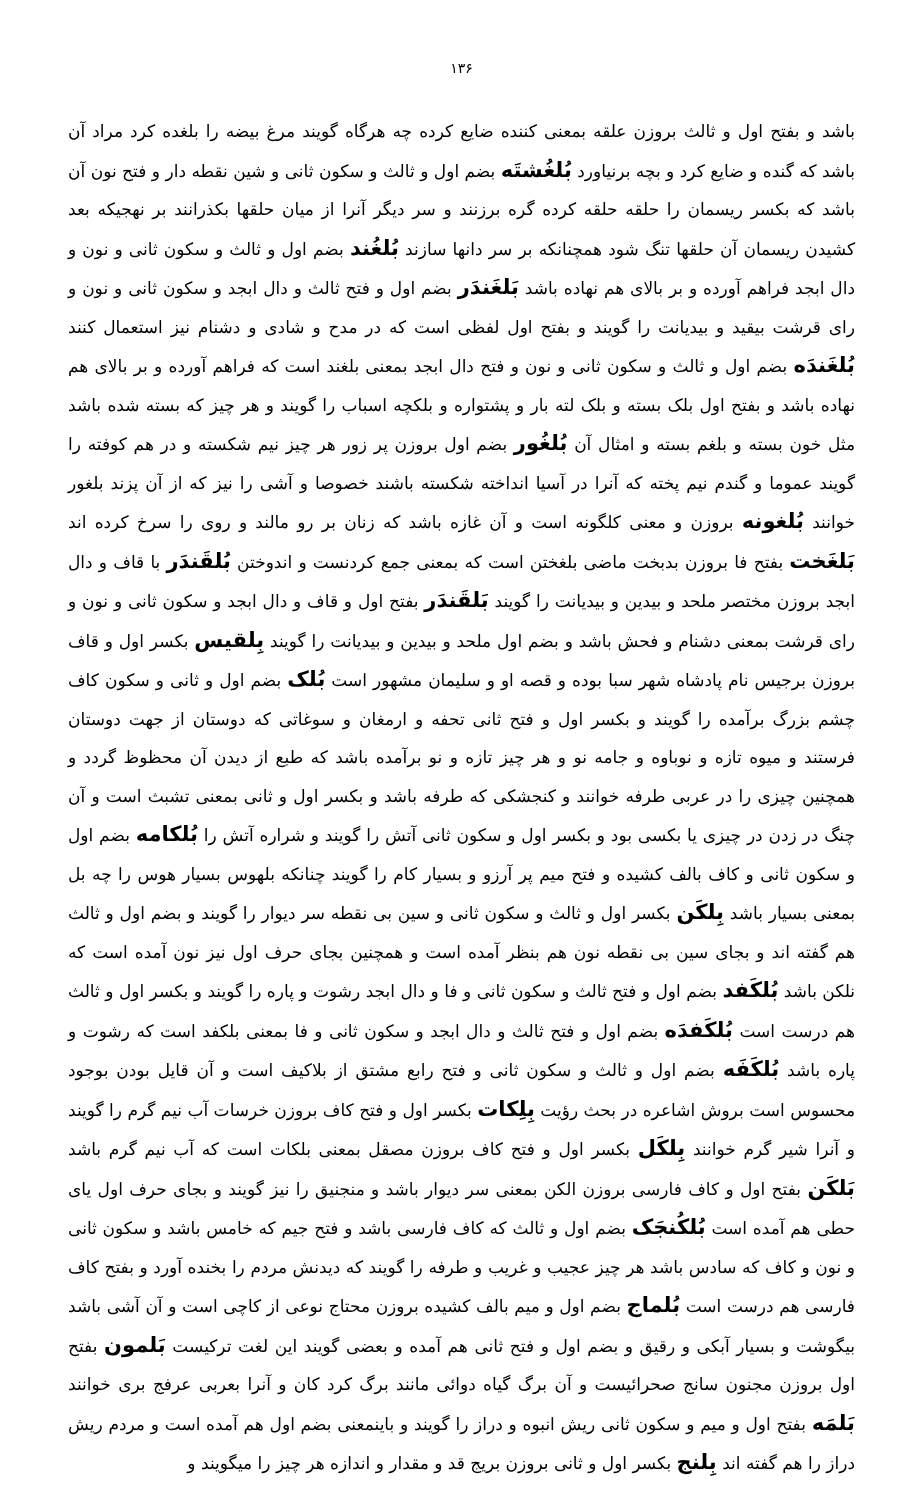۱۳۶
باشد و بفتح اول و ثالث بروزن علقه بمعنی کننده ضایع کرده چه هرگاه گویند مرغ بیضه را بلغده کرد مراد آن باشد که گنده و ضایع کرد و بچه برنیاورد بُلغُشتَه بضم اول و ثالث و سکون ثانی و شین نقطه دار و فتح نون آن باشد که بکسر ریسمان را حلقه حلقه کرده گره برزنند و سر دیگر آنرا از میان حلقها بکذرانند بر نهجیکه بعد کشیدن ریسمان آن حلقها تنگ شود همچنانکه بر سر دانها سازند بُلغُند بضم اول و ثالث و سکون ثانی و نون و دال ابجد فراهم آورده و بر بالای هم نهاده باشد بَلغَندَر بضم اول و فتح ثالث و دال ابجد و سکون ثانی و نون و رای قرشت بیقید و بیدیانت را گویند و بفتح اول لفظی است که در مدح و شادی و دشنام نیز استعمال کنند بُلغَندَه بضم اول و ثالث و سکون ثانی و نون و فتح دال ابجد بمعنی بلغند است که فراهم آورده و بر بالای هم نهاده باشد و بفتح اول بلک بسته و بلک لته بار و پشتواره و بلکچه اسباب را گویند و هر چیز که بسته شده باشد مثل خون بسته و بلغم بسته و امثال آن بُلغُور بضم اول بروزن پر زور هر چیز نیم شکسته و در هم کوفته را گویند عموما و گندم نیم پخته که آنرا در آسیا انداخته شکسته باشند خصوصا و آشی را نیز که از آن پزند بلغور خوانند بُلغونه بروزن و معنی کلگونه است و آن غازه باشد که زنان بر رو مالند و روی را سرخ کرده اند بَلغَخت بفتح فا بروزن بدبخت ماضی بلغختن است که بمعنی جمع کردنست و اندوختن بُلقَندَر با قاف و دال ابجد بروزن مختصر ملحد و بیدین و بیدیانت را گویند بَلقَندَر بفتح اول و قاف و دال ابجد و سکون ثانی و نون و رای قرشت بمعنی دشنام و فحش باشد و بضم اول ملحد و بیدین و بیدیانت را گویند بِلقیس بکسر اول و قاف بروزن برجیس نام پادشاه شهر سبا بوده و قصه او و سلیمان مشهور است بُلک بضم اول و ثانی و سکون کاف چشم بزرگ برآمده را گویند و بکسر اول و فتح ثانی تحفه و ارمغان و سوغاتی که دوستان از جهت دوستان فرستند و میوه تازه و نوباوه و جامه نو و هر چیز تازه و نو برآمده باشد که طبع از دیدن آن محظوظ گردد و همچنین چیزی را در عربی طرفه خوانند و کنجشکی که طرفه باشد و بکسر اول و ثانی بمعنی تشبث است و آن چنگ در زدن در چیزی یا بکسی بود و بکسر اول و سکون ثانی آتش را گویند و شراره آتش را بُلکامه بضم اول و سکون ثانی و کاف بالف کشیده و فتح میم پر آرزو و بسیار کام را گویند چنانکه بلهوس بسیار هوس را چه بل بمعنی بسیار باشد بِلکَن بکسر اول و ثالث و سکون ثانی و سین بی نقطه سر دیوار را گویند و بضم اول و ثالث هم گفته اند و بجای سین بی نقطه نون هم بنظر آمده است و همچنین بجای حرف اول نیز نون آمده است که نلکن باشد بُلکَفد بضم اول و فتح ثالث و سکون ثانی و فا و دال ابجد رشوت و پاره را گویند و بکسر اول و ثالث هم درست است بُلکَفدَه بضم اول و فتح ثالث و دال ابجد و سکون ثانی و فا بمعنی بلکفد است که رشوت و پاره باشد بُلکَفَه بضم اول و ثالث و سکون ثانی و فتح رابع مشتق از بلاکیف است و آن قایل بودن بوجود محسوس است بروش اشاعره در بحث رؤیت بِلِکات بکسر اول و فتح کاف بروزن خرسات آب نیم گرم را گویند و آنرا شیر گرم خوانند بِلکَل بکسر اول و فتح کاف بروزن مصقل بمعنی بلکات است که آب نیم گرم باشد بَلکَن بفتح اول و کاف فارسی بروزن الکن بمعنی سر دیوار باشد و منجنیق را نیز گویند و بجای حرف اول یای حطی هم آمده است بُلکُنجَک بضم اول و ثالث که کاف فارسی باشد و فتح جیم که خامس باشد و سکون ثانی و نون و کاف که سادس باشد هر چیز عجیب و غریب و طرفه را گویند که دیدنش مردم را بخنده آورد و بفتح کاف فارسی هم درست است بُلماج بضم اول و میم بالف کشیده بروزن محتاج نوعی از کاچی است و آن آشی باشد بیگوشت و بسیار آبکی و رقیق و بضم اول و فتح ثانی هم آمده و بعضی گویند این لغت ترکیست بَلمون بفتح اول بروزن مجنون سانج صحرائیست و آن برگ گیاه دوائی مانند برگ کرد کان و آنرا بعربی عرفج بری خوانند بَلمَه بفتح اول و میم و سکون ثانی ریش انبوه و دراز را گویند و باینمعنی بضم اول هم آمده است و مردم ریش دراز را هم گفته اند بِلنج بکسر اول و ثانی بروزن بریج قد و مقدار و اندازه هر چیز را میگویند و